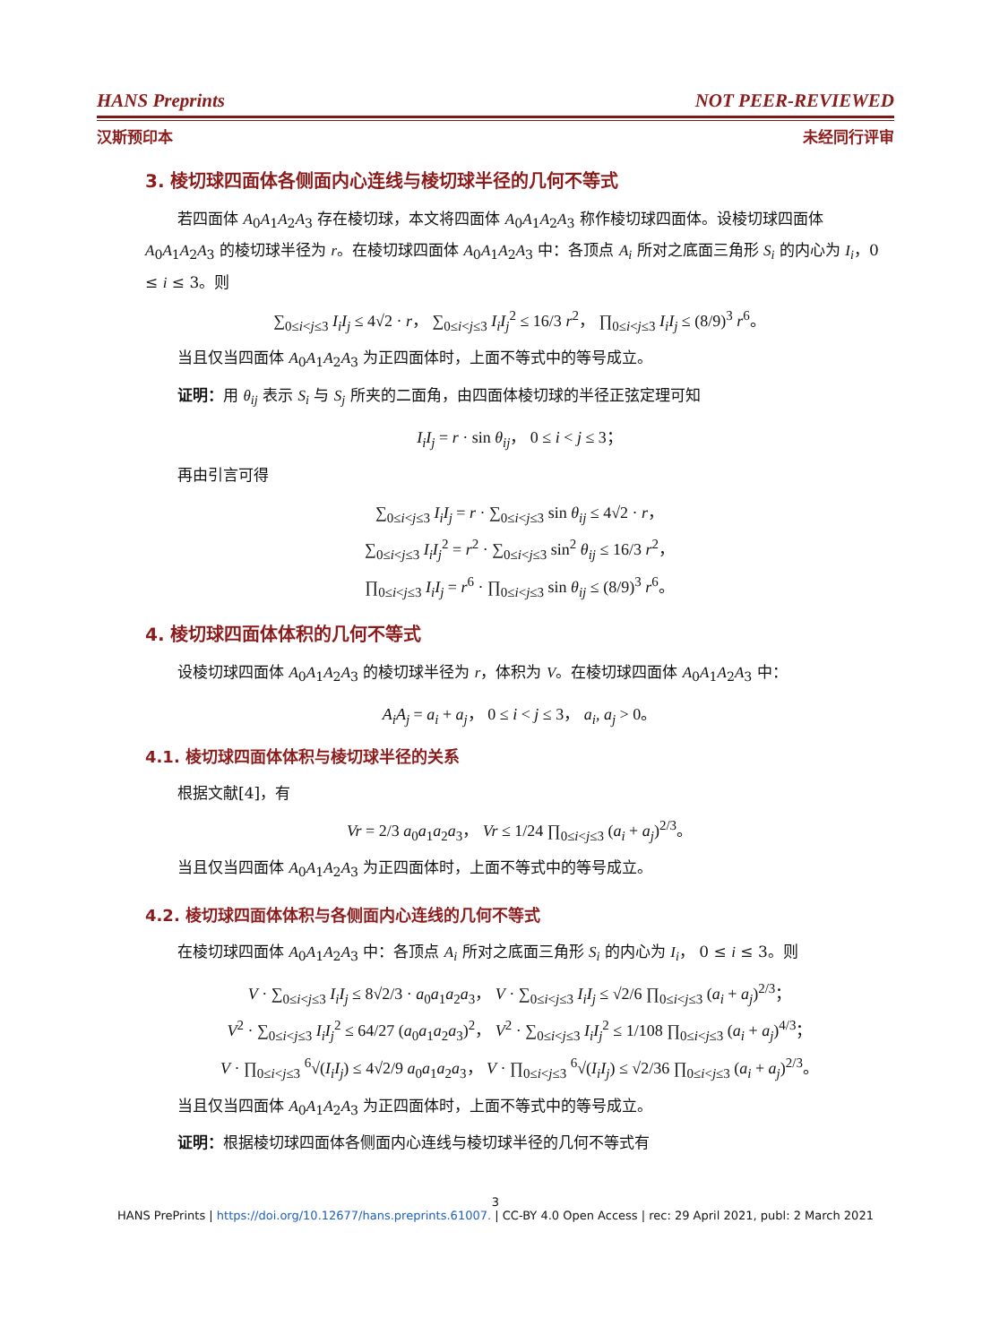HANS Preprints NOT PEER-REVIEWED
汉斯预印本 未经同行评审
3. 棱切球四面体各侧面内心连线与棱切球半径的几何不等式
若四面体 A<sub>0</sub>A<sub>1</sub>A<sub>2</sub>A<sub>3</sub> 存在棱切球，本文将四面体 A<sub>0</sub>A<sub>1</sub>A<sub>2</sub>A<sub>3</sub> 称作棱切球四面体。设棱切球四面体 A<sub>0</sub>A<sub>1</sub>A<sub>2</sub>A<sub>3</sub> 的棱切球半径为 r。在棱切球四面体 A<sub>0</sub>A<sub>1</sub>A<sub>2</sub>A<sub>3</sub> 中：各顶点 A<sub>i</sub> 所对之底面三角形 S<sub>i</sub> 的内心为 I<sub>i</sub>，0 ≤ i ≤ 3。则
∑<sub>0≤i<j≤3</sub> I<sub>i</sub>I<sub>j</sub> ≤ 4√2 · r， ∑<sub>0≤i<j≤3</sub> I<sub>i</sub>I<sub>j</sub><sup>2</sup> ≤ 16/3 r<sup>2</sup>， ∏<sub>0≤i<j≤3</sub> I<sub>i</sub>I<sub>j</sub> ≤ (8/9)<sup>3</sup> r<sup>6</sup>。
当且仅当四面体 A<sub>0</sub>A<sub>1</sub>A<sub>2</sub>A<sub>3</sub> 为正四面体时，上面不等式中的等号成立。
证明：用 θ<sub>ij</sub> 表示 S<sub>i</sub> 与 S<sub>j</sub> 所夹的二面角，由四面体棱切球的半径正弦定理可知
I<sub>i</sub>I<sub>j</sub> = r · sin θ<sub>ij</sub>， 0 ≤ i < j ≤ 3；
再由引言可得
∑<sub>0≤i<j≤3</sub> I<sub>i</sub>I<sub>j</sub> = r · ∑<sub>0≤i<j≤3</sub> sin θ<sub>ij</sub> ≤ 4√2 · r，
∑<sub>0≤i<j≤3</sub> I<sub>i</sub>I<sub>j</sub><sup>2</sup> = r<sup>2</sup> · ∑<sub>0≤i<j≤3</sub> sin<sup>2</sup> θ<sub>ij</sub> ≤ 16/3 r<sup>2</sup>，
∏<sub>0≤i<j≤3</sub> I<sub>i</sub>I<sub>j</sub> = r<sup>6</sup> · ∏<sub>0≤i<j≤3</sub> sin θ<sub>ij</sub> ≤ (8/9)<sup>3</sup> r<sup>6</sup>。
4. 棱切球四面体体积的几何不等式
设棱切球四面体 A<sub>0</sub>A<sub>1</sub>A<sub>2</sub>A<sub>3</sub> 的棱切球半径为 r，体积为 V。在棱切球四面体 A<sub>0</sub>A<sub>1</sub>A<sub>2</sub>A<sub>3</sub> 中：
A<sub>i</sub>A<sub>j</sub> = a<sub>i</sub> + a<sub>j</sub>， 0 ≤ i < j ≤ 3， a<sub>i</sub>, a<sub>j</sub> > 0。
4.1. 棱切球四面体体积与棱切球半径的关系
根据文献[4]，有
Vr = 2/3 a<sub>0</sub>a<sub>1</sub>a<sub>2</sub>a<sub>3</sub>， Vr ≤ 1/24 ∏<sub>0≤i<j≤3</sub> (a<sub>i</sub> + a<sub>j</sub>)<sup>2/3</sup>。
当且仅当四面体 A<sub>0</sub>A<sub>1</sub>A<sub>2</sub>A<sub>3</sub> 为正四面体时，上面不等式中的等号成立。
4.2. 棱切球四面体体积与各侧面内心连线的几何不等式
在棱切球四面体 A<sub>0</sub>A<sub>1</sub>A<sub>2</sub>A<sub>3</sub> 中：各顶点 A<sub>i</sub> 所对之底面三角形 S<sub>i</sub> 的内心为 I<sub>i</sub>， 0 ≤ i ≤ 3。则
V · ∑<sub>0≤i<j≤3</sub> I<sub>i</sub>I<sub>j</sub> ≤ 8√2/3 · a<sub>0</sub>a<sub>1</sub>a<sub>2</sub>a<sub>3</sub>， V · ∑<sub>0≤i<j≤3</sub> I<sub>i</sub>I<sub>j</sub> ≤ √2/6 ∏<sub>0≤i<j≤3</sub> (a<sub>i</sub> + a<sub>j</sub>)<sup>2/3</sup>；
V<sup>2</sup> · ∑<sub>0≤i<j≤3</sub> I<sub>i</sub>I<sub>j</sub><sup>2</sup> ≤ 64/27 (a<sub>0</sub>a<sub>1</sub>a<sub>2</sub>a<sub>3</sub>)<sup>2</sup>， V<sup>2</sup> · ∑<sub>0≤i<j≤3</sub> I<sub>i</sub>I<sub>j</sub><sup>2</sup> ≤ 1/108 ∏<sub>0≤i<j≤3</sub> (a<sub>i</sub> + a<sub>j</sub>)<sup>4/3</sup>；
V · ∏<sub>0≤i<j≤3</sub> <sup>6</sup>√(I<sub>i</sub>I<sub>j</sub>) ≤ 4√2/9 a<sub>0</sub>a<sub>1</sub>a<sub>2</sub>a<sub>3</sub>， V · ∏<sub>0≤i<j≤3</sub> <sup>6</sup>√(I<sub>i</sub>I<sub>j</sub>) ≤ √2/36 ∏<sub>0≤i<j≤3</sub> (a<sub>i</sub> + a<sub>j</sub>)<sup>2/3</sup>。
当且仅当四面体 A<sub>0</sub>A<sub>1</sub>A<sub>2</sub>A<sub>3</sub> 为正四面体时，上面不等式中的等号成立。
证明：根据棱切球四面体各侧面内心连线与棱切球半径的几何不等式有
3
HANS PrePrints | https://doi.org/10.12677/hans.preprints.61007. | CC-BY 4.0 Open Access | rec: 29 April 2021, publ: 2 March 2021